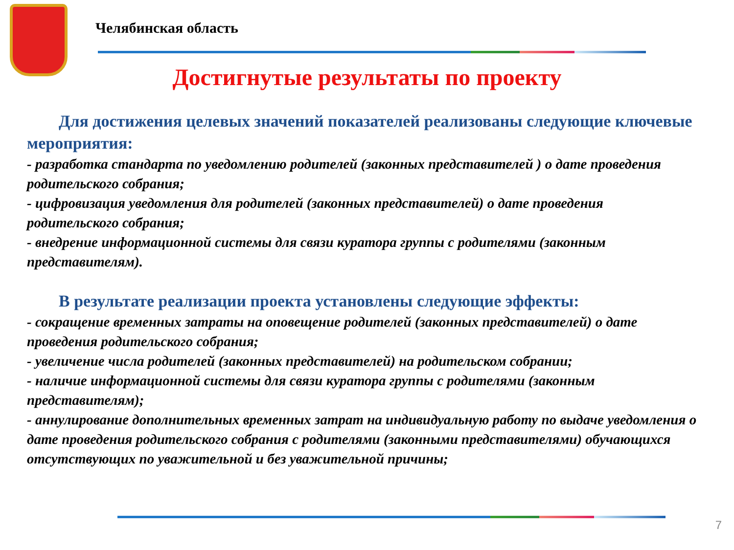Челябинская область
Достигнутые результаты по проекту
Для достижения целевых значений показателей реализованы следующие ключевые мероприятия:
- разработка стандарта по уведомлению родителей (законных представителей ) о дате проведения родительского собрания;
- цифровизация уведомления для родителей (законных представителей) о дате проведения родительского собрания;
- внедрение информационной системы для связи куратора группы с родителями (законным представителям).
В результате реализации проекта установлены следующие эффекты:
- сокращение временных затраты на оповещение родителей (законных представителей) о дате проведения родительского собрания;
- увеличение числа родителей (законных представителей) на родительском собрании;
- наличие информационной системы для связи куратора группы с родителями (законным представителям);
- аннулирование дополнительных временных затрат на индивидуальную работу по выдаче уведомления о дате проведения родительского собрания с родителями (законными представителями) обучающихся отсутствующих по уважительной и без уважительной причины;
7